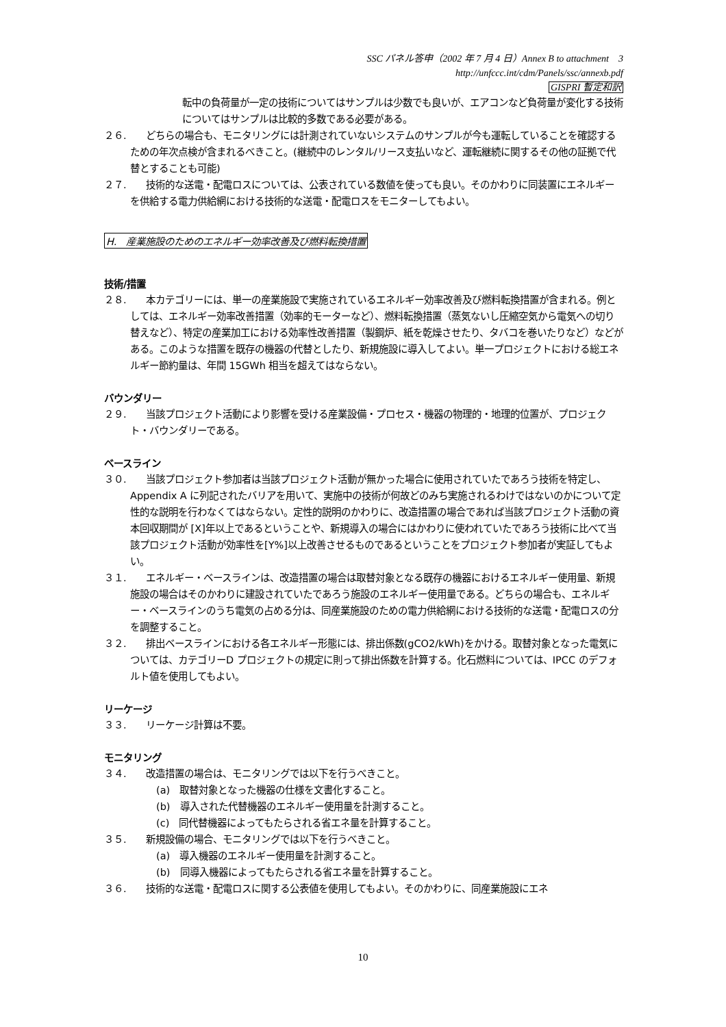SSC パネル答申（2002 年 7 月 4 日）Annex B to attachment　3
http://unfccc.int/cdm/Panels/ssc/annexb.pdf
GISPRI 暫定和訳
転中の負荷量が一定の技術についてはサンプルは少数でも良いが、エアコンなど負荷量が変化する技術についてはサンプルは比較的多数である必要がある。
２６.　　どちらの場合も、モニタリングには計測されていないシステムのサンプルが今も運転していることを確認するための年次点検が含まれるべきこと。(継続中のレンタル/リース支払いなど、運転継続に関するその他の証拠で代替とすることも可能)
２７.　　技術的な送電・配電ロスについては、公表されている数値を使っても良い。そのかわりに同装置にエネルギーを供給する電力供給網における技術的な送電・配電ロスをモニターしてもよい。
H.　産業施設のためのエネルギー効率改善及び燃料転換措置
技術/措置
２８.　　本カテゴリーには、単一の産業施設で実施されているエネルギー効率改善及び燃料転換措置が含まれる。例としては、エネルギー効率改善措置（効率的モーターなど）、燃料転換措置（蒸気ないし圧縮空気から電気への切り替えなど）、特定の産業加工における効率性改善措置（製鋼炉、紙を乾燥させたり、タバコを巻いたりなど）などがある。このような措置を既存の機器の代替としたり、新規施設に導入してよい。単一プロジェクトにおける総エネルギー節約量は、年間 15GWh 相当を超えてはならない。
バウンダリー
２９.　　当該プロジェクト活動により影響を受ける産業設備・プロセス・機器の物理的・地理的位置が、プロジェクト・バウンダリーである。
ベースライン
３０.　　当該プロジェクト参加者は当該プロジェクト活動が無かった場合に使用されていたであろう技術を特定し、Appendix A に列記されたバリアを用いて、実施中の技術が何故どのみち実施されるわけではないのかについて定性的な説明を行わなくてはならない。定性的説明のかわりに、改造措置の場合であれば当該プロジェクト活動の資本回収期間が [X]年以上であるということや、新規導入の場合にはかわりに使われていたであろう技術に比べて当該プロジェクト活動が効率性を[Y%]以上改善させるものであるということをプロジェクト参加者が実証してもよい。
３１.　　エネルギー・ベースラインは、改造措置の場合は取替対象となる既存の機器におけるエネルギー使用量、新規施設の場合はそのかわりに建設されていたであろう施設のエネルギー使用量である。どちらの場合も、エネルギー・ベースラインのうち電気の占める分は、同産業施設のための電力供給網における技術的な送電・配電ロスの分を調整すること。
３２.　　排出ベースラインにおける各エネルギー形態には、排出係数(gCO2/kWh)をかける。取替対象となった電気については、カテゴリーD プロジェクトの規定に則って排出係数を計算する。化石燃料については、IPCC のデフォルト値を使用してもよい。
リーケージ
３３.　　リーケージ計算は不要。
モニタリング
３４.　　改造措置の場合は、モニタリングでは以下を行うべきこと。
(a)　取替対象となった機器の仕様を文書化すること。
(b)　導入された代替機器のエネルギー使用量を計測すること。
(c)　同代替機器によってもたらされる省エネ量を計算すること。
３５.　　新規設備の場合、モニタリングでは以下を行うべきこと。
(a)　導入機器のエネルギー使用量を計測すること。
(b)　同導入機器によってもたらされる省エネ量を計算すること。
３６.　　技術的な送電・配電ロスに関する公表値を使用してもよい。そのかわりに、同産業施設にエネ
10